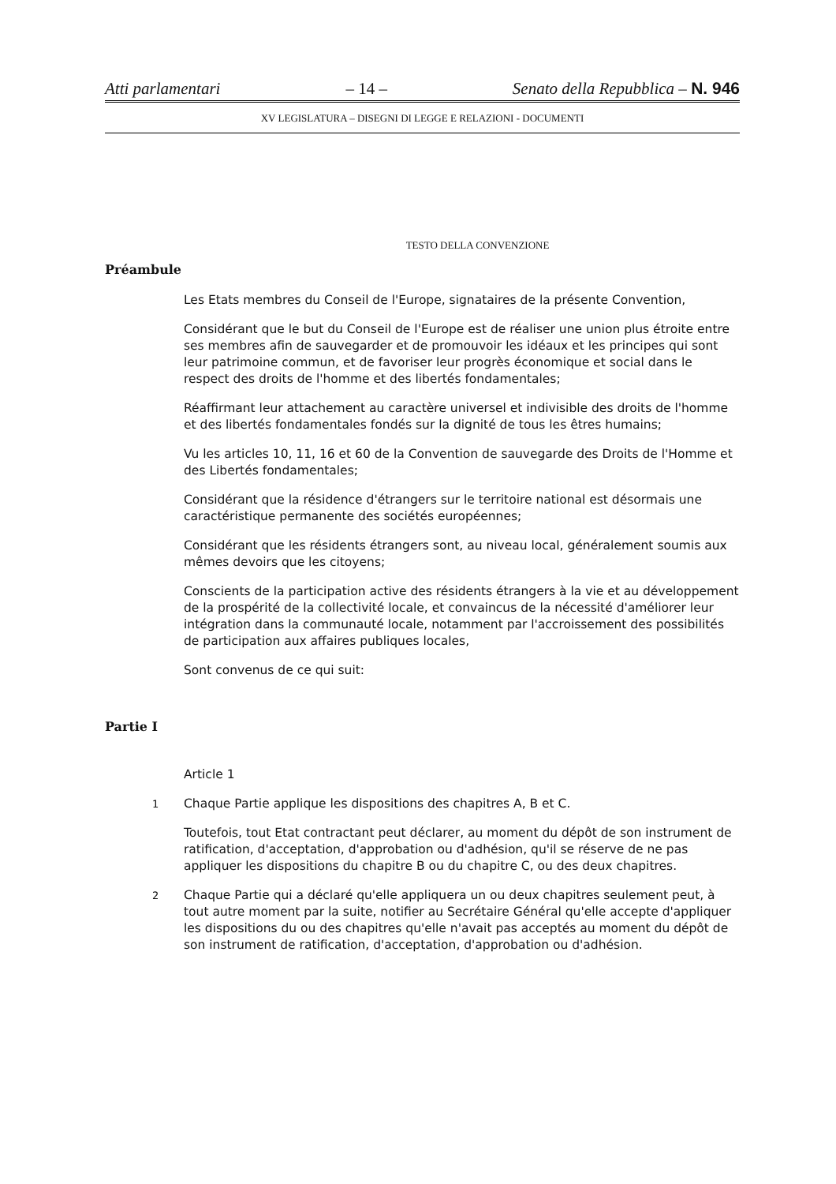Atti parlamentari – 14 – Senato della Repubblica – N. 946
XV LEGISLATURA – DISEGNI DI LEGGE E RELAZIONI - DOCUMENTI
TESTO DELLA CONVENZIONE
Préambule
Les Etats membres du Conseil de l'Europe, signataires de la présente Convention,
Considérant que le but du Conseil de l'Europe est de réaliser une union plus étroite entre ses membres afin de sauvegarder et de promouvoir les idéaux et les principes qui sont leur patrimoine commun, et de favoriser leur progrès économique et social dans le respect des droits de l'homme et des libertés fondamentales;
Réaffirmant leur attachement au caractère universel et indivisible des droits de l'homme et des libertés fondamentales fondés sur la dignité de tous les êtres humains;
Vu les articles 10, 11, 16 et 60 de la Convention de sauvegarde des Droits de l'Homme et des Libertés fondamentales;
Considérant que la résidence d'étrangers sur le territoire national est désormais une caractéristique permanente des sociétés européennes;
Considérant que les résidents étrangers sont, au niveau local, généralement soumis aux mêmes devoirs que les citoyens;
Conscients de la participation active des résidents étrangers à la vie et au développement de la prospérité de la collectivité locale, et convaincus de la nécessité d'améliorer leur intégration dans la communauté locale, notamment par l'accroissement des possibilités de participation aux affaires publiques locales,
Sont convenus de ce qui suit:
Partie I
Article 1
1
Chaque Partie applique les dispositions des chapitres A, B et C.
Toutefois, tout Etat contractant peut déclarer, au moment du dépôt de son instrument de ratification, d'acceptation, d'approbation ou d'adhésion, qu'il se réserve de ne pas appliquer les dispositions du chapitre B ou du chapitre C, ou des deux chapitres.
2
Chaque Partie qui a déclaré qu'elle appliquera un ou deux chapitres seulement peut, à tout autre moment par la suite, notifier au Secrétaire Général qu'elle accepte d'appliquer les dispositions du ou des chapitres qu'elle n'avait pas acceptés au moment du dépôt de son instrument de ratification, d'acceptation, d'approbation ou d'adhésion.